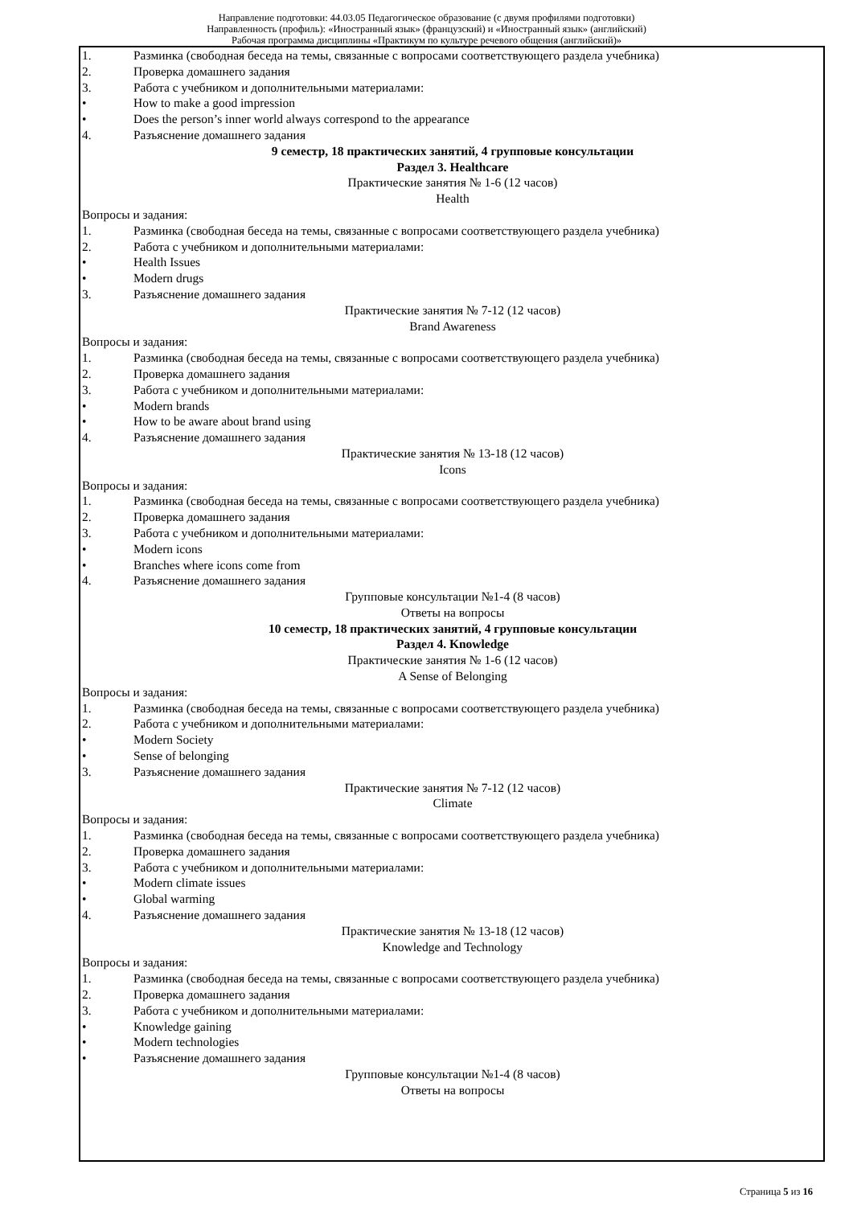Направление подготовки: 44.03.05 Педагогическое образование (с двумя профилями подготовки)
Направленность (профиль): «Иностранный язык» (французский) и «Иностранный язык» (английский)
Рабочая программа дисциплины «Практикум по культуре речевого общения (английский)»
1. Разминка (свободная беседа на темы, связанные с вопросами соответствующего раздела учебника)
2. Проверка домашнего задания
3. Работа с учебником и дополнительными материалами:
• How to make a good impression
• Does the person’s inner world always correspond to the appearance
4. Разъяснение домашнего задания
9 семестр, 18 практических занятий, 4 групповые консультации
Раздел 3. Healthcare
Практические занятия № 1-6 (12 часов)
Health
Вопросы и задания:
1. Разминка (свободная беседа на темы, связанные с вопросами соответствующего раздела учебника)
2. Работа с учебником и дополнительными материалами:
• Health Issues
• Modern drugs
3. Разъяснение домашнего задания
Практические занятия № 7-12 (12 часов)
Brand Awareness
Вопросы и задания:
1. Разминка (свободная беседа на темы, связанные с вопросами соответствующего раздела учебника)
2. Проверка домашнего задания
3. Работа с учебником и дополнительными материалами:
• Modern brands
• How to be aware about brand using
4. Разъяснение домашнего задания
Практические занятия № 13-18 (12 часов)
Icons
Вопросы и задания:
1. Разминка (свободная беседа на темы, связанные с вопросами соответствующего раздела учебника)
2. Проверка домашнего задания
3. Работа с учебником и дополнительными материалами:
• Modern icons
• Branches where icons come from
4. Разъяснение домашнего задания
Групповые консультации №1-4 (8 часов)
Ответы на вопросы
10 семестр, 18 практических занятий, 4 групповые консультации
Раздел 4. Knowledge
Практические занятия № 1-6 (12 часов)
A Sense of Belonging
Вопросы и задания:
1. Разминка (свободная беседа на темы, связанные с вопросами соответствующего раздела учебника)
2. Работа с учебником и дополнительными материалами:
• Modern Society
• Sense of belonging
3. Разъяснение домашнего задания
Практические занятия № 7-12 (12 часов)
Climate
Вопросы и задания:
1. Разминка (свободная беседа на темы, связанные с вопросами соответствующего раздела учебника)
2. Проверка домашнего задания
3. Работа с учебником и дополнительными материалами:
• Modern climate issues
• Global warming
4. Разъяснение домашнего задания
Практические занятия № 13-18 (12 часов)
Knowledge and Technology
Вопросы и задания:
1. Разминка (свободная беседа на темы, связанные с вопросами соответствующего раздела учебника)
2. Проверка домашнего задания
3. Работа с учебником и дополнительными материалами:
• Knowledge gaining
• Modern technologies
• Разъяснение домашнего задания
Групповые консультации №1-4 (8 часов)
Ответы на вопросы
Страница 5 из 16